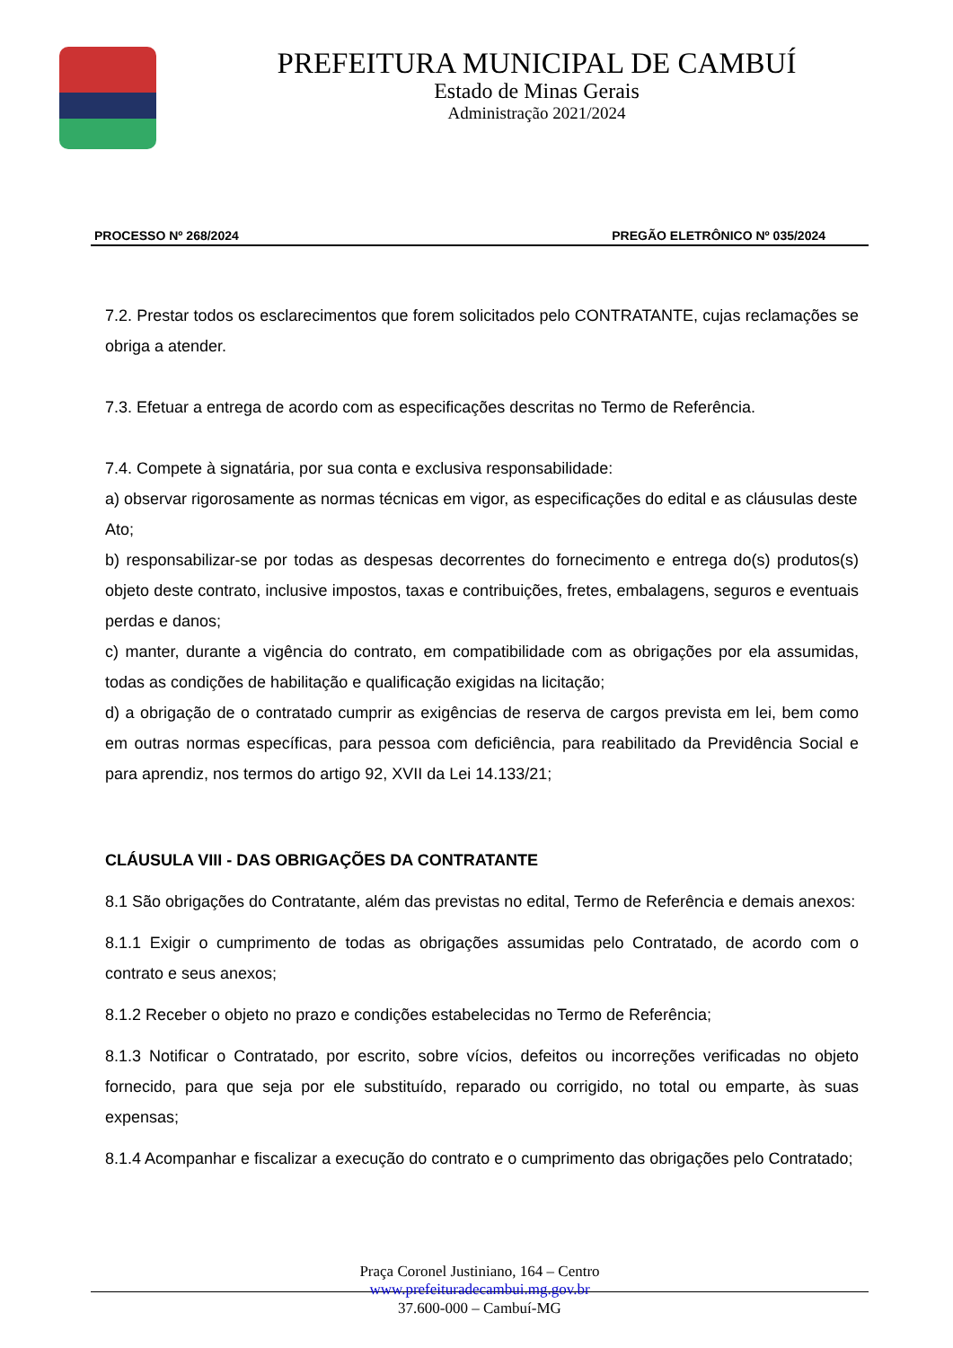PREFEITURA MUNICIPAL DE CAMBUÍ
Estado de Minas Gerais
Administração 2021/2024
PROCESSO Nº 268/2024 PREGÃO ELETRÔNICO Nº 035/2024
7.2. Prestar todos os esclarecimentos que forem solicitados pelo CONTRATANTE, cujas reclamações se obriga a atender.
7.3. Efetuar a entrega de acordo com as especificações descritas no Termo de Referência.
7.4. Compete à signatária, por sua conta e exclusiva responsabilidade:
a) observar rigorosamente as normas técnicas em vigor, as especificações do edital e as cláusulas deste
Ato;
b) responsabilizar-se por todas as despesas decorrentes do fornecimento e entrega do(s) produtos(s) objeto deste contrato, inclusive impostos, taxas e contribuições, fretes, embalagens, seguros e eventuais perdas e danos;
c) manter, durante a vigência do contrato, em compatibilidade com as obrigações por ela assumidas, todas as condições de habilitação e qualificação exigidas na licitação;
d) a obrigação de o contratado cumprir as exigências de reserva de cargos prevista em lei, bem como em outras normas específicas, para pessoa com deficiência, para reabilitado da Previdência Social e para aprendiz, nos termos do artigo 92, XVII da Lei 14.133/21;
CLÁUSULA VIII - DAS OBRIGAÇÕES DA CONTRATANTE
8.1 São obrigações do Contratante, além das previstas no edital, Termo de Referência e demais anexos:
8.1.1 Exigir o cumprimento de todas as obrigações assumidas pelo Contratado, de acordo com o contrato e seus anexos;
8.1.2 Receber o objeto no prazo e condições estabelecidas no Termo de Referência;
8.1.3 Notificar o Contratado, por escrito, sobre vícios, defeitos ou incorreções verificadas no objeto fornecido, para que seja por ele substituído, reparado ou corrigido, no total ou emparte, às suas expensas;
8.1.4 Acompanhar e fiscalizar a execução do contrato e o cumprimento das obrigações pelo Contratado;
Praça Coronel Justiniano, 164 – Centro
www.prefeituradecambui.mg.gov.br
37.600-000 – Cambuí-MG